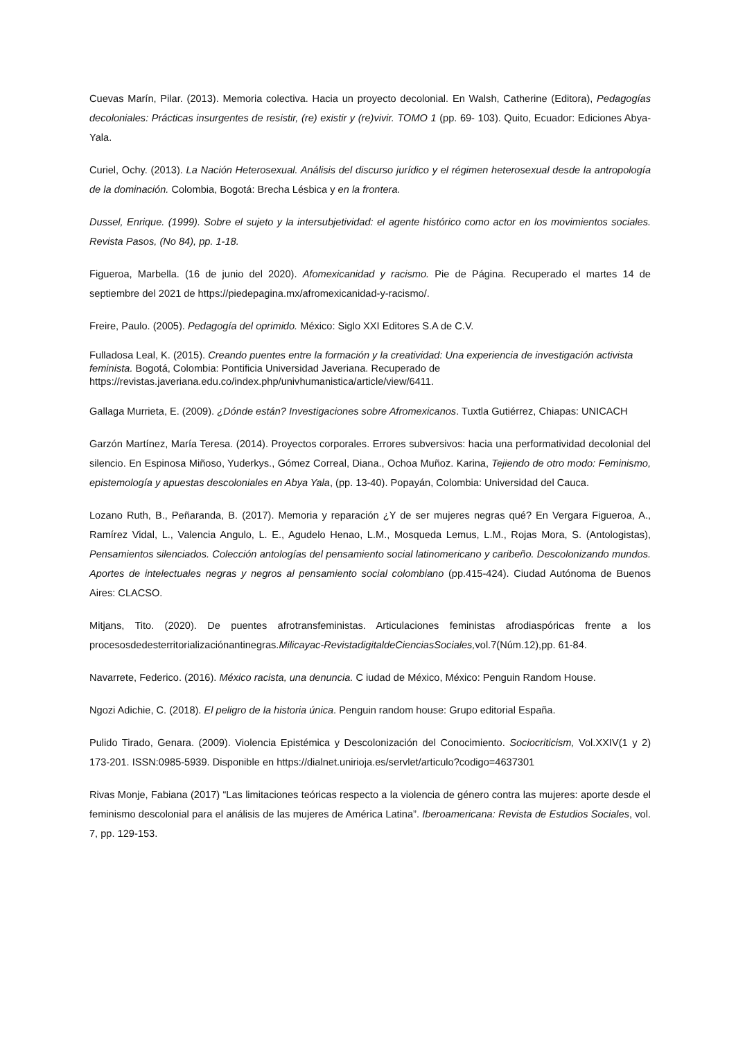Cuevas Marín, Pilar. (2013). Memoria colectiva. Hacia un proyecto decolonial. En Walsh, Catherine (Editora), Pedagogías decoloniales: Prácticas insurgentes de resistir, (re) existir y (re)vivir. TOMO 1 (pp. 69- 103). Quito, Ecuador: Ediciones Abya-Yala.
Curiel, Ochy. (2013). La Nación Heterosexual. Análisis del discurso jurídico y el régimen heterosexual desde la antropología de la dominación. Colombia, Bogotá: Brecha Lésbica y en la frontera.
Dussel, Enrique. (1999). Sobre el sujeto y la intersubjetividad: el agente histórico como actor en los movimientos sociales. Revista Pasos, (No 84), pp. 1-18.
Figueroa, Marbella. (16 de junio del 2020). Afomexicanidad y racismo. Pie de Página. Recuperado el martes 14 de septiembre del 2021 de https://piedepagina.mx/afromexicanidad-y-racismo/.
Freire, Paulo. (2005). Pedagogía del oprimido. México: Siglo XXI Editores S.A de C.V.
Fulladosa Leal, K. (2015). Creando puentes entre la formación y la creatividad: Una experiencia de investigación activista feminista. Bogotá, Colombia: Pontificia Universidad Javeriana. Recuperado de https://revistas.javeriana.edu.co/index.php/univhumanistica/article/view/6411.
Gallaga Murrieta, E. (2009). ¿Dónde están? Investigaciones sobre Afromexicanos. Tuxtla Gutiérrez, Chiapas: UNICACH
Garzón Martínez, María Teresa. (2014). Proyectos corporales. Errores subversivos: hacia una performatividad decolonial del silencio. En Espinosa Miñoso, Yuderkys., Gómez Correal, Diana., Ochoa Muñoz. Karina, Tejiendo de otro modo: Feminismo, epistemología y apuestas descoloniales en Abya Yala, (pp. 13-40). Popayán, Colombia: Universidad del Cauca.
Lozano Ruth, B., Peñaranda, B. (2017). Memoria y reparación ¿Y de ser mujeres negras qué? En Vergara Figueroa, A., Ramírez Vidal, L., Valencia Angulo, L. E., Agudelo Henao, L.M., Mosqueda Lemus, L.M., Rojas Mora, S. (Antologistas), Pensamientos silenciados. Colección antologías del pensamiento social latinomericano y caribeño. Descolonizando mundos. Aportes de intelectuales negras y negros al pensamiento social colombiano (pp.415-424). Ciudad Autónoma de Buenos Aires: CLACSO.
Mitjans, Tito. (2020). De puentes afrotransfeministas. Articulaciones feministas afrodiaspóricas frente a los procesosdedesterritorializaciónantinegras.Milicayac-RevistadigitaldeCienciasSociales, vol.7(Núm.12),pp. 61-84.
Navarrete, Federico. (2016). México racista, una denuncia. C iudad de México, México: Penguin Random House.
Ngozi Adichie, C. (2018). El peligro de la historia única. Penguin random house: Grupo editorial España.
Pulido Tirado, Genara. (2009). Violencia Epistémica y Descolonización del Conocimiento. Sociocriticism, Vol.XXIV(1 y 2) 173-201. ISSN:0985-5939. Disponible en https://dialnet.unirioja.es/servlet/articulo?codigo=4637301
Rivas Monje, Fabiana (2017) “Las limitaciones teóricas respecto a la violencia de género contra las mujeres: aporte desde el feminismo descolonial para el análisis de las mujeres de América Latina”. Iberoamericana: Revista de Estudios Sociales, vol. 7, pp. 129-153.